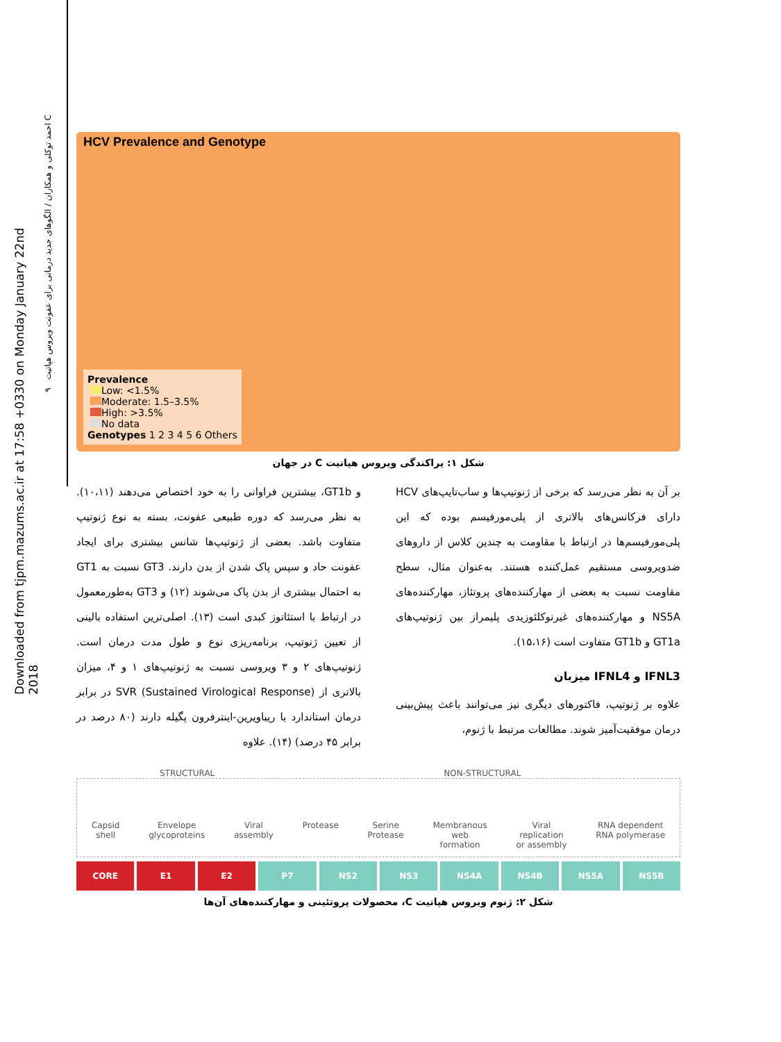Downloaded from tjpm.mazums.ac.ir at 17:58 +0330 on Monday January 22nd 2018
۹ احمد توکلی و همکاران / الگوهای جدید درمانی برای عفونت ویروس هپاتیت C
HCV Prevalence and Genotype
Prevalence
Low: <1.5%
Moderate: 1.5–3.5%
High: >3.5%
No data
Genotypes 1 2 3 4 5 6 Others
شکل ۱: پراکندگی ویروس هپاتیت C در جهان
و GT1b، بیشترین فراوانی را به خود اختصاص می‌دهند (۱۰،۱۱). به نظر می‌رسد که دوره طبیعی عفونت، بسته به نوع ژنوتیپ متفاوت باشد. بعضی از ژنوتیپ‌ها شانس بیشتری برای ایجاد عفونت حاد و سپس پاک شدن از بدن دارند. GT3 نسبت به GT1 به احتمال بیشتری از بدن پاک می‌شوند (۱۲) و GT3 به‌طورمعمول در ارتباط با استئاتوز کبدی است (۱۳). اصلی‌ترین استفاده بالینی از تعیین ژنوتیپ، برنامه‌ریزی نوع و طول مدت درمان است. ژنوتیپ‌های ۲ و ۳ ویروسی نسبت به ژنوتیپ‌های ۱ و ۴، میزان بالاتری از SVR (Sustained Virological Response) در برابر درمان استاندارد با ریباویرین-اینترفرون پگیله دارند (۸۰ درصد در برابر ۴۵ درصد) (۱۴). علاوه
بر آن به نظر می‌رسد که برخی از ژنوتیپ‌ها و ساب‌تایپ‌های HCV دارای فرکانس‌های بالاتری از پلی‌مورفیسم بوده که این پلی‌مورفیسم‌ها در ارتباط با مقاومت به چندین کلاس از داروهای ضدویروسی مستقیم عمل‌کننده هستند. به‌عنوان مثال، سطح مقاومت نسبت به بعضی از مهارکننده‌های پروتئاز، مهارکننده‌های NS5A و مهارکننده‌های غیرنوکلئوزیدی پلیمراز بین ژنوتیپ‌های GT1a و GT1b متفاوت است (۱۵،۱۶).
IFNL3 و IFNL4 میزبان
علاوه بر ژنوتیپ، فاکتورهای دیگری نیز می‌توانند باعث پیش‌بینی درمان موفقیت‌آمیز شوند. مطالعات مرتبط با ژنوم،
STRUCTURAL NON-STRUCTURAL
Capsid
shell Envelope
glycoproteins Viral
assembly Protease Serine
Protease Membranous
web
formation Viral
replication
or assembly RNA dependent
RNA polymerase
CORE E1 E2 P7 NS2 NS3 NS4A NS4B NS5A NS5B
شکل ۲: ژنوم ویروس هپاتیت C، محصولات پروتئینی و مهارکننده‌های آن‌ها